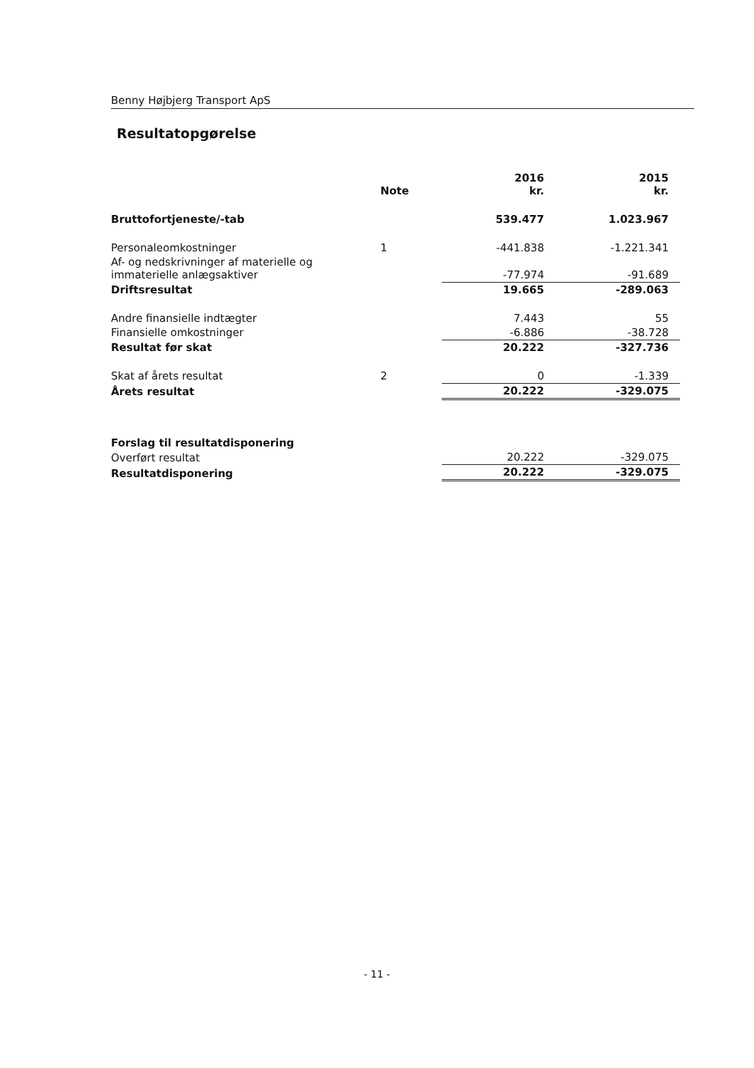Benny Højbjerg Transport ApS
Resultatopgørelse
| | Note | 2016 kr. | 2015 kr. |
| --- | --- | --- | --- |
| Bruttofortjeneste/-tab | | 539.477 | 1.023.967 |
| Personaleomkostninger | 1 | -441.838 | -1.221.341 |
| Af- og nedskrivninger af materielle og immaterielle anlægsaktiver | | -77.974 | -91.689 |
| Driftsresultat | | 19.665 | -289.063 |
| Andre finansielle indtægter | | 7.443 | 55 |
| Finansielle omkostninger | | -6.886 | -38.728 |
| Resultat før skat | | 20.222 | -327.736 |
| Skat af årets resultat | 2 | 0 | -1.339 |
| Årets resultat | | 20.222 | -329.075 |
| Forslag til resultatdisponering | | | |
| Overført resultat | | 20.222 | -329.075 |
| Resultatdisponering | | 20.222 | -329.075 |
- 11 -